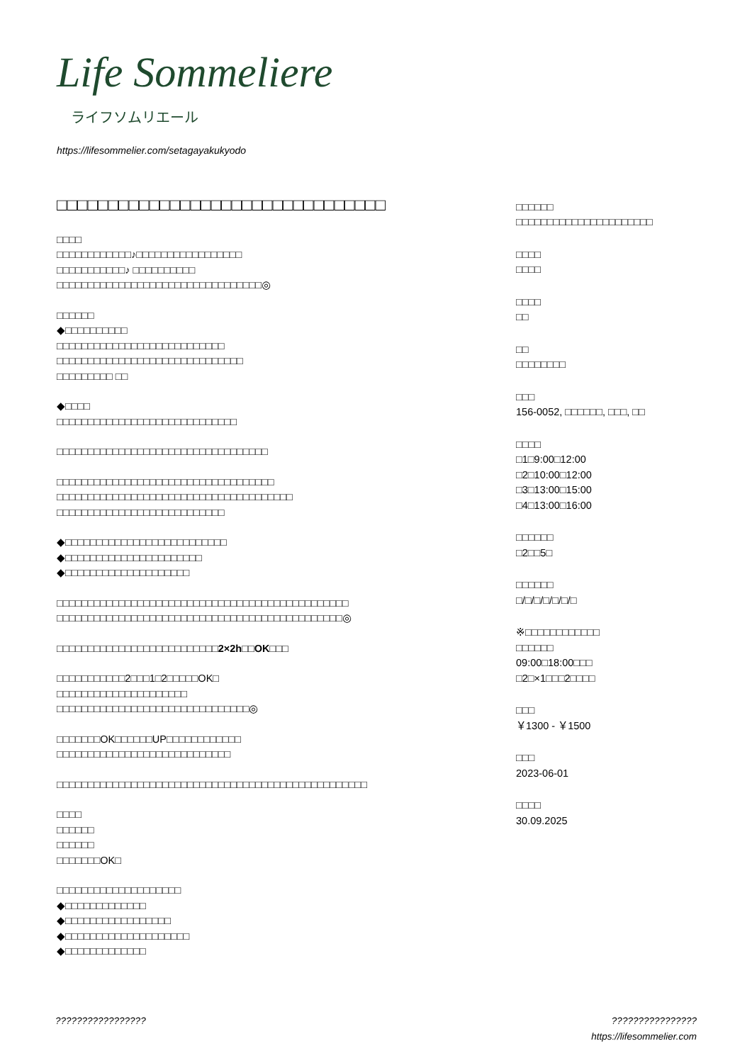Life Sommeliere
ライフソムリエール
https://lifesommelier.com/setagayakukyodo
□□□□□□□□□□□□□□□□□□□□□□□□□□□□□□□□
□□□□
□□□□□□□□□□□□♪□□□□□□□□□□□□□□□□□
□□□□□□□□□□□♪ □□□□□□□□□□
□□□□□□□□□□□□□□□□□□□□□□□□□□□□□□□□□◎
□□□□□□
◆□□□□□□□□□□
□□□□□□□□□□□□□□□□□□□□□□□□□□□
□□□□□□□□□□□□□□□□□□□□□□□□□□□□□□
□□□□□□□□□ □□
◆□□□□
□□□□□□□□□□□□□□□□□□□□□□□□□□□□□
□□□□□□□□□□□□□□□□□□□□□□□□□□□□□□□□□□
□□□□□□□□□□□□□□□□□□□□□□□□□□□□□□□□□□□
□□□□□□□□□□□□□□□□□□□□□□□□□□□□□□□□□□□□□□
□□□□□□□□□□□□□□□□□□□□□□□□□□□
◆□□□□□□□□□□□□□□□□□□□□□□□□□□
◆□□□□□□□□□□□□□□□□□□□□□□
◆□□□□□□□□□□□□□□□□□□□□
□□□□□□□□□□□□□□□□□□□□□□□□□□□□□□□□□□□□□□□□□□□□□□□
□□□□□□□□□□□□□□□□□□□□□□□□□□□□□□□□□□□□□□□□□□□□□□◎
□□□□□□□□□□□□□□□□□□□□□□□□□□2×2h□□OK□□□
□□□□□□□□□□□2□□□1□2□□□□□OK□
□□□□□□□□□□□□□□□□□□□□□
□□□□□□□□□□□□□□□□□□□□□□□□□□□□□□□◎
□□□□□□□OK□□□□□□UP□□□□□□□□□□□□
□□□□□□□□□□□□□□□□□□□□□□□□□□□□
□□□□□□□□□□□□□□□□□□□□□□□□□□□□□□□□□□□□□□□□□□□□□□□□□□
□□□□
□□□□□□
□□□□□□
□□□□□□□OK□
□□□□□□□□□□□□□□□□□□□□
◆□□□□□□□□□□□□□
◆□□□□□□□□□□□□□□□□□
◆□□□□□□□□□□□□□□□□□□□□
◆□□□□□□□□□□□□□
□□□□□□
□□□□□□□□□□□□□□□□□□□□□□
□□□□
□□□□
□□□□
□□
□□
□□□□□□□□
□□□
156-0052, □□□□□□, □□□, □□
□□□□
□1□9:00□12:00
□2□10:00□12:00
□3□13:00□15:00
□4□13:00□16:00
□□□□□□
□2□□5□
□□□□□□
□/□/□/□/□/□/□
※□□□□□□□□□□□□
□□□□□□
09:00□18:00□□□
□2□×1□□□2□□□□
□□□
￥1300 - ￥1500
□□□
2023-06-01
□□□□
30.09.2025
????????????????? ????????????????
https://lifesommelier.com